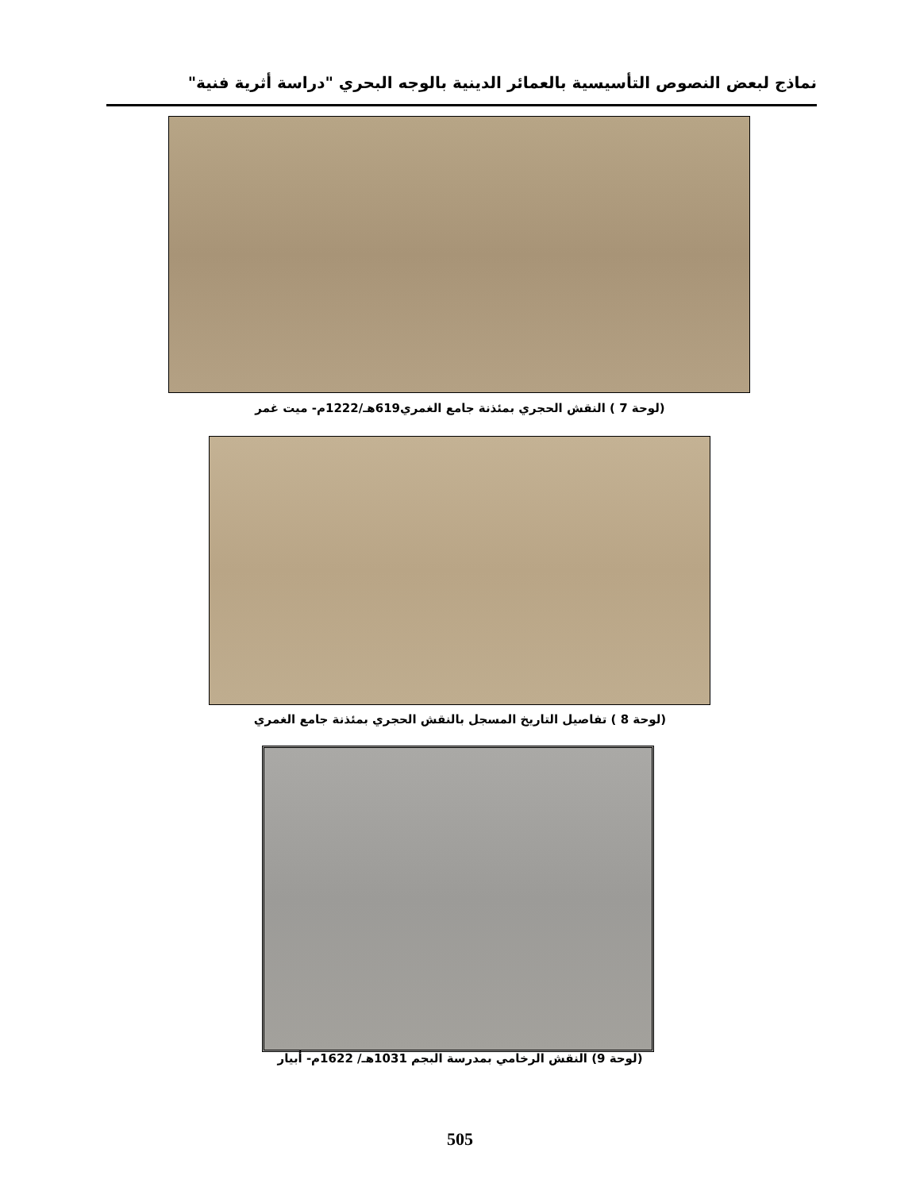نماذج لبعض النصوص التأسيسية بالعمائر الدينية بالوجه البحري "دراسة أثرية فنية"
(لوحة 7 ) النقش الحجري بمئذنة جامع الغمري619هـ/1222م- ميت غمر
(لوحة 8 ) تفاصيل التاريخ المسجل بالنقش الحجري بمئذنة جامع الغمري
(لوحة 9) النقش الرخامي بمدرسة البجم 1031هـ/ 1622م- أبيار
505